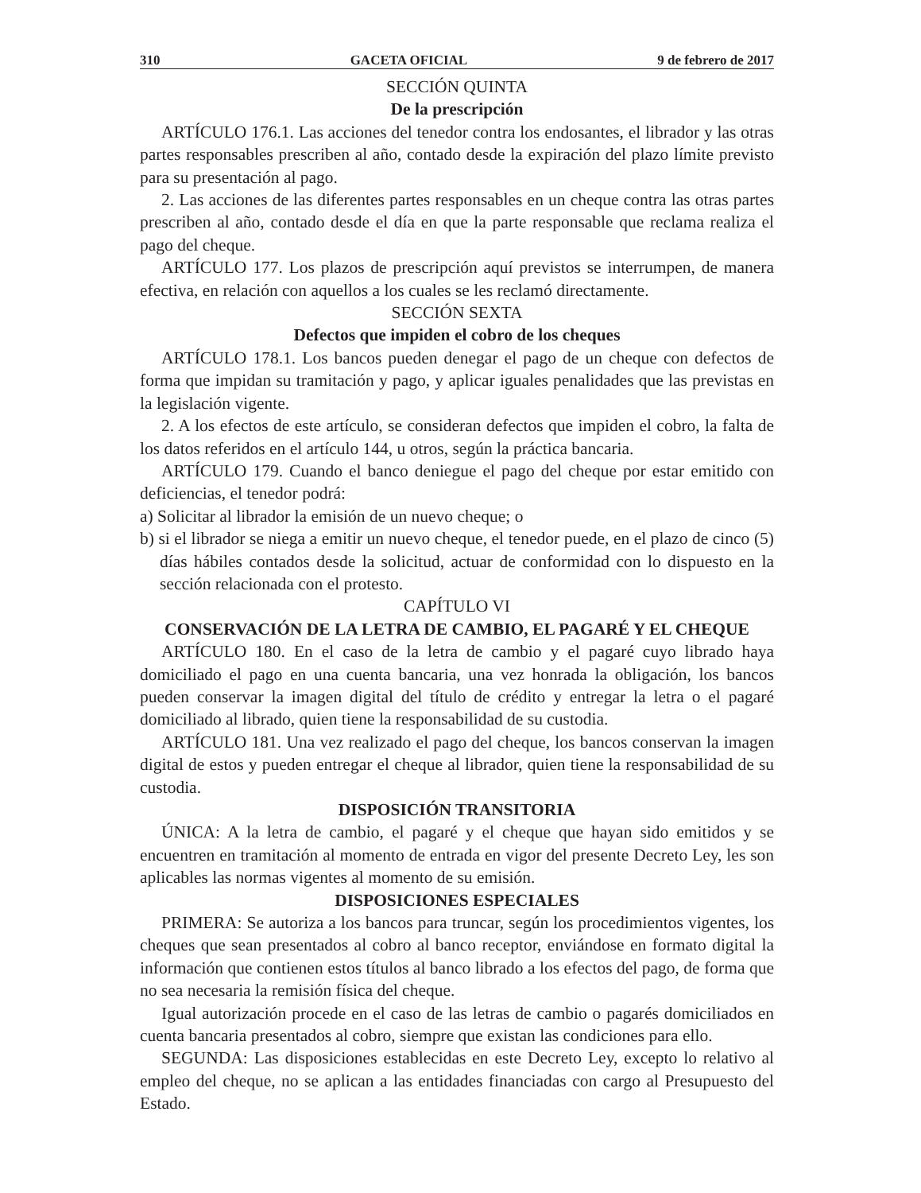310 GACETA OFICIAL 9 de febrero de 2017
SECCIÓN QUINTA
De la prescripción
ARTÍCULO 176.1. Las acciones del tenedor contra los endosantes, el librador y las otras partes responsables prescriben al año, contado desde la expiración del plazo límite previsto para su presentación al pago.
2. Las acciones de las diferentes partes responsables en un cheque contra las otras partes prescriben al año, contado desde el día en que la parte responsable que reclama realiza el pago del cheque.
ARTÍCULO 177. Los plazos de prescripción aquí previstos se interrumpen, de manera efectiva, en relación con aquellos a los cuales se les reclamó directamente.
SECCIÓN SEXTA
Defectos que impiden el cobro de los cheques
ARTÍCULO 178.1. Los bancos pueden denegar el pago de un cheque con defectos de forma que impidan su tramitación y pago, y aplicar iguales penalidades que las previstas en la legislación vigente.
2. A los efectos de este artículo, se consideran defectos que impiden el cobro, la falta de los datos referidos en el artículo 144, u otros, según la práctica bancaria.
ARTÍCULO 179. Cuando el banco deniegue el pago del cheque por estar emitido con deficiencias, el tenedor podrá:
a) Solicitar al librador la emisión de un nuevo cheque; o
b) si el librador se niega a emitir un nuevo cheque, el tenedor puede, en el plazo de cinco (5) días hábiles contados desde la solicitud, actuar de conformidad con lo dispuesto en la sección relacionada con el protesto.
CAPÍTULO VI
CONSERVACIÓN DE LA LETRA DE CAMBIO, EL PAGARÉ Y EL CHEQUE
ARTÍCULO 180. En el caso de la letra de cambio y el pagaré cuyo librado haya domiciliado el pago en una cuenta bancaria, una vez honrada la obligación, los bancos pueden conservar la imagen digital del título de crédito y entregar la letra o el pagaré domiciliado al librado, quien tiene la responsabilidad de su custodia.
ARTÍCULO 181. Una vez realizado el pago del cheque, los bancos conservan la imagen digital de estos y pueden entregar el cheque al librador, quien tiene la responsabilidad de su custodia.
DISPOSICIÓN TRANSITORIA
ÚNICA: A la letra de cambio, el pagaré y el cheque que hayan sido emitidos y se encuentren en tramitación al momento de entrada en vigor del presente Decreto Ley, les son aplicables las normas vigentes al momento de su emisión.
DISPOSICIONES ESPECIALES
PRIMERA: Se autoriza a los bancos para truncar, según los procedimientos vigentes, los cheques que sean presentados al cobro al banco receptor, enviándose en formato digital la información que contienen estos títulos al banco librado a los efectos del pago, de forma que no sea necesaria la remisión física del cheque.
Igual autorización procede en el caso de las letras de cambio o pagarés domiciliados en cuenta bancaria presentados al cobro, siempre que existan las condiciones para ello.
SEGUNDA: Las disposiciones establecidas en este Decreto Ley, excepto lo relativo al empleo del cheque, no se aplican a las entidades financiadas con cargo al Presupuesto del Estado.